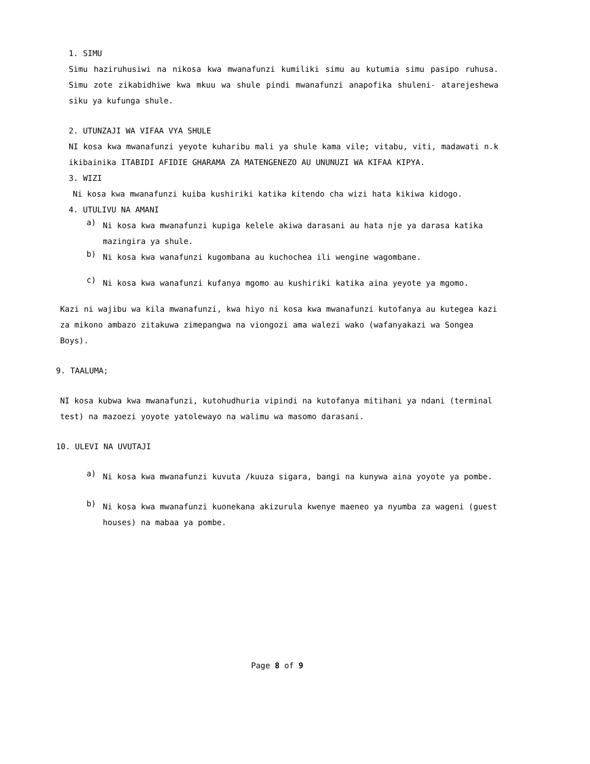1. SIMU
Simu haziruhusiwi na nikosa kwa mwanafunzi kumiliki simu au kutumia simu pasipo ruhusa. Simu zote zikabidhiwe kwa mkuu wa shule pindi mwanafunzi anapofika shuleni- atarejeshewa siku ya kufunga shule.
2. UTUNZAJI WA VIFAA VYA SHULE
NI kosa kwa mwanafunzi yeyote kuharibu mali ya shule kama vile; vitabu, viti, madawati n.k ikibainika ITABIDI AFIDIE GHARAMA ZA MATENGENEZO AU UNUNUZI WA KIFAA KIPYA.
3. WIZI
Ni kosa kwa mwanafunzi kuiba kushiriki katika kitendo cha wizi hata kikiwa kidogo.
4. UTULIVU NA AMANI
a)
Ni kosa kwa mwanafunzi kupiga kelele akiwa darasani au hata nje ya darasa katika mazingira ya shule.
b)
Ni kosa kwa wanafunzi kugombana au kuchochea ili wengine wagombane.
c)
Ni kosa kwa wanafunzi kufanya mgomo au kushiriki katika aina yeyote ya mgomo.
Kazi ni wajibu wa kila mwanafunzi, kwa hiyo ni kosa kwa mwanafunzi kutofanya au kutegea kazi za mikono ambazo zitakuwa zimepangwa na viongozi ama walezi wako (wafanyakazi wa Songea Boys).
9. TAALUMA;
NI kosa kubwa kwa mwanafunzi, kutohudhuria vipindi na kutofanya mitihani ya ndani (terminal test) na mazoezi yoyote yatolewayo na walimu wa masomo darasani.
10. ULEVI NA UVUTAJI
a)
Ni kosa kwa mwanafunzi kuvuta /kuuza sigara, bangi na kunywa aina yoyote ya pombe.
b)
Ni kosa kwa mwanafunzi kuonekana akizurula kwenye maeneo ya nyumba za wageni (guest houses) na mabaa ya pombe.
Page 8 of 9